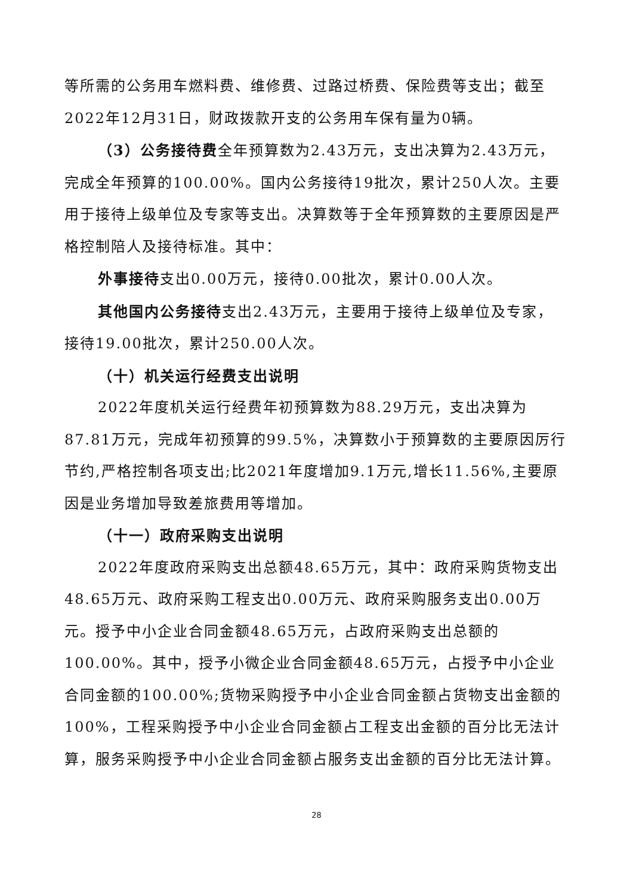等所需的公务用车燃料费、维修费、过路过桥费、保险费等支出；截至2022年12月31日，财政拨款开支的公务用车保有量为0辆。
（3）公务接待费全年预算数为2.43万元，支出决算为2.43万元，完成全年预算的100.00%。国内公务接待19批次，累计250人次。主要用于接待上级单位及专家等支出。决算数等于全年预算数的主要原因是严格控制陪人及接待标准。其中：
外事接待支出0.00万元，接待0.00批次，累计0.00人次。
其他国内公务接待支出2.43万元，主要用于接待上级单位及专家，接待19.00批次，累计250.00人次。
（十）机关运行经费支出说明
2022年度机关运行经费年初预算数为88.29万元，支出决算为87.81万元，完成年初预算的99.5%，决算数小于预算数的主要原因厉行节约,严格控制各项支出;比2021年度增加9.1万元,增长11.56%,主要原因是业务增加导致差旅费用等增加。
（十一）政府采购支出说明
2022年度政府采购支出总额48.65万元，其中：政府采购货物支出48.65万元、政府采购工程支出0.00万元、政府采购服务支出0.00万元。授予中小企业合同金额48.65万元，占政府采购支出总额的100.00%。其中，授予小微企业合同金额48.65万元，占授予中小企业合同金额的100.00%;货物采购授予中小企业合同金额占货物支出金额的100%，工程采购授予中小企业合同金额占工程支出金额的百分比无法计算，服务采购授予中小企业合同金额占服务支出金额的百分比无法计算。
28